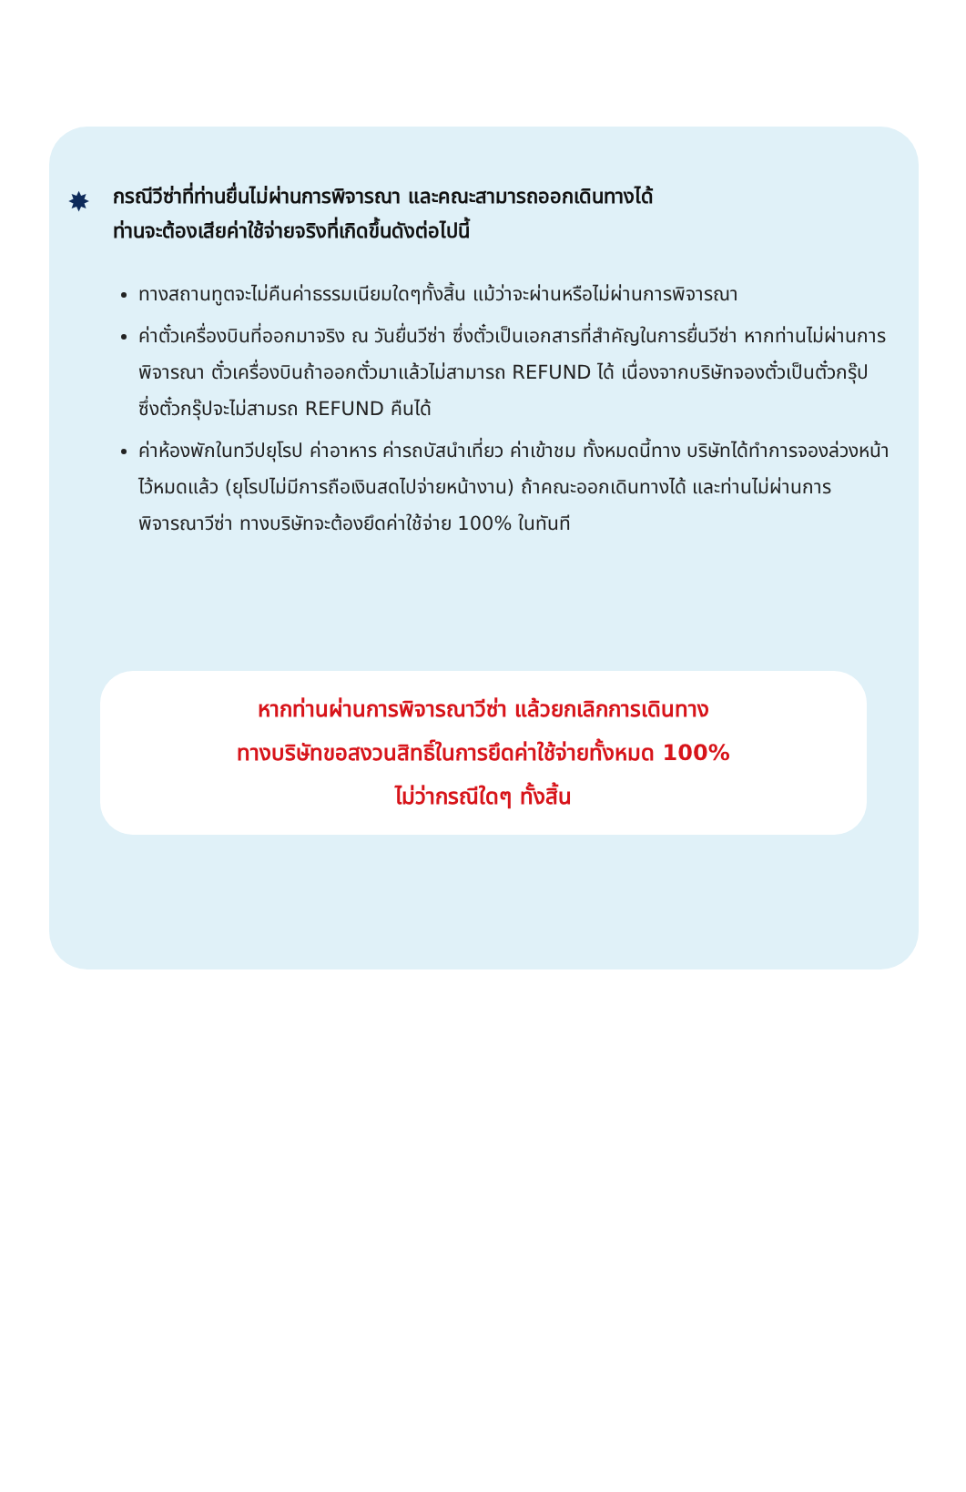✸ กรณีวีซ่าที่ท่านยื่นไม่ผ่านการพิจารณา และคณะสามารถออกเดินทางได้
ท่านจะต้องเสียค่าใช้จ่ายจริงที่เกิดขึ้นดังต่อไปนี้
ทางสถานทูตจะไม่คืนค่าธรรมเนียมใดๆทั้งสิ้น แม้ว่าจะผ่านหรือไม่ผ่านการพิจารณา
ค่าตั๋วเครื่องบินที่ออกมาจริง ณ วันยื่นวีซ่า ซึ่งตั๋วเป็นเอกสารที่สำคัญในการยื่นวีซ่า หากท่านไม่ผ่านการพิจารณา ตั๋วเครื่องบินถ้าออกตั๋วมาแล้วไม่สามารถ REFUND ได้ เนื่องจากบริษัทจองตั๋วเป็นตั๋วกรุ๊ป ซึ่งตั๋วกรุ๊ปจะไม่สามรถ REFUND คืนได้
ค่าห้องพักในทวีปยุโรป ค่าอาหาร ค่ารถบัสนำเที่ยว ค่าเข้าชม ทั้งหมดนี้ทาง บริษัทได้ทำการจองล่วงหน้าไว้หมดแล้ว (ยุโรปไม่มีการถือเงินสดไปจ่ายหน้างาน) ถ้าคณะออกเดินทางได้ และท่านไม่ผ่านการพิจารณาวีซ่า ทางบริษัทจะต้องยึดค่าใช้จ่าย 100% ในทันที
หากท่านผ่านการพิจารณาวีซ่า แล้วยกเลิกการเดินทาง
ทางบริษัทขอสงวนสิทธิ์ในการยึดค่าใช้จ่ายทั้งหมด 100%
ไม่ว่ากรณีใดๆ ทั้งสิ้น